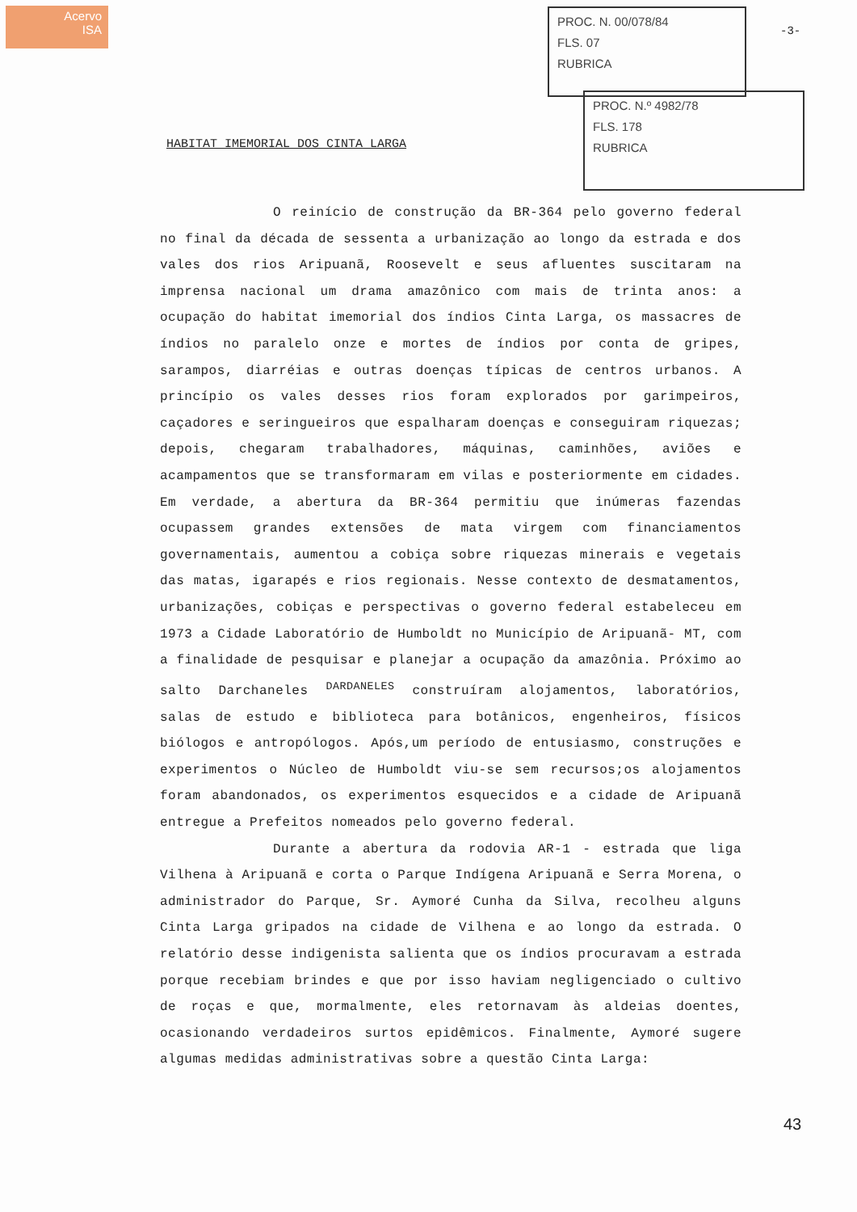Acervo
ISA
PROC. N. 00/078/84
FLS. 07
RUBRICA
PROC. N.º 4982/78
FLS. 178
RUBRICA
-3-
HABITAT IMEMORIAL DOS CINTA LARGA
O reinício de construção da BR-364 pelo governo federal no final da década de sessenta a urbanização ao longo da estrada e dos vales dos rios Aripuanã, Roosevelt e seus afluentes suscitaram na imprensa nacional um drama amazônico com mais de trinta anos: a ocupação do habitat imemorial dos índios Cinta Larga, os massacres de índios no paralelo onze e mortes de índios por conta de gripes, sarampos, diarréias e outras doenças típicas de centros urbanos. A princípio os vales desses rios foram explorados por garimpeiros, caçadores e seringueiros que espalharam doenças e conseguiram riquezas; depois, chegaram trabalhadores, máquinas, caminhões, aviões e acampamentos que se transformaram em vilas e posteriormente em cidades. Em verdade, a abertura da BR-364 permitiu que inúmeras fazendas ocupassem grandes extensões de mata virgem com financiamentos governamentais, aumentou a cobiça sobre riquezas minerais e vegetais das matas, igarapés e rios regionais. Nesse contexto de desmatamentos, urbanizações, cobiças e perspectivas o governo federal estabeleceu em 1973 a Cidade Laboratório de Humboldt no Município de Aripuanã- MT, com a finalidade de pesquisar e planejar a ocupação da amazônia. Próximo ao salto Darchaneles <sup>DARDANELES</sup> construíram alojamentos, laboratórios, salas de estudo e biblioteca para botânicos, engenheiros, físicos biólogos e antropólogos. Após,um período de entusiasmo, construções e experimentos o Núcleo de Humboldt viu-se sem recursos;os alojamentos foram abandonados, os experimentos esquecidos e a cidade de Aripuanã entregue a Prefeitos nomeados pelo governo federal.
Durante a abertura da rodovia AR-1 - estrada que liga Vilhena à Aripuanã e corta o Parque Indígena Aripuanã e Serra Morena, o administrador do Parque, Sr. Aymoré Cunha da Silva, recolheu alguns Cinta Larga gripados na cidade de Vilhena e ao longo da estrada. O relatório desse indigenista salienta que os índios procuravam a estrada porque recebiam brindes e que por isso haviam negligenciado o cultivo de roças e que, mormalmente, eles retornavam às aldeias doentes, ocasionando verdadeiros surtos epidêmicos. Finalmente, Aymoré sugere algumas medidas administrativas sobre a questão Cinta Larga:
43